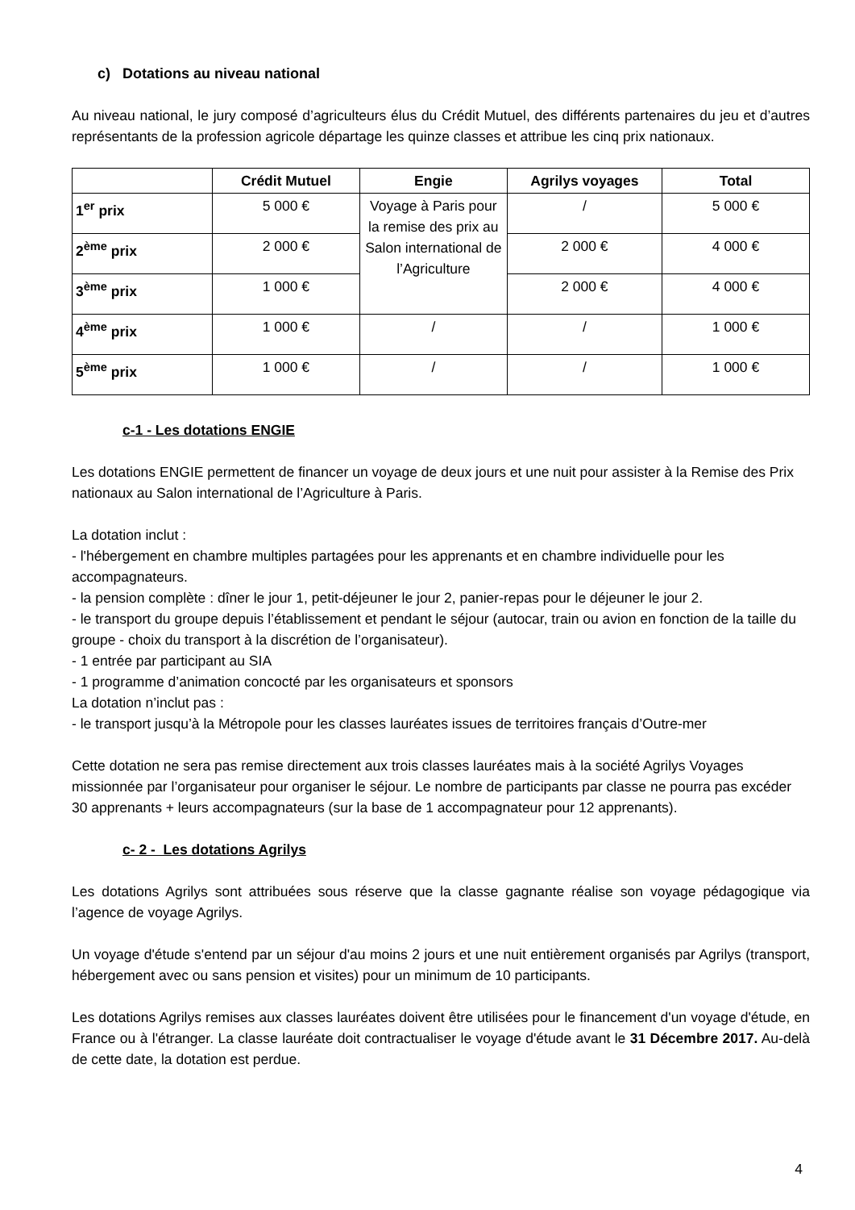c) Dotations au niveau national
Au niveau national, le jury composé d’agriculteurs élus du Crédit Mutuel, des différents partenaires du jeu et d’autres représentants de la profession agricole départage les quinze classes et attribue les cinq prix nationaux.
| | Crédit Mutuel | Engie | Agrilys voyages | Total |
| --- | --- | --- | --- | --- |
| 1<sup>er</sup> prix | 5 000 € | Voyage à Paris pour la remise des prix au Salon international de l’Agriculture | / | 5 000 € |
| 2<sup>ème</sup> prix | 2 000 € | | 2 000 € | 4 000 € |
| 3<sup>ème</sup> prix | 1 000 € | | 2 000 € | 4 000 € |
| 4<sup>ème</sup> prix | 1 000 € | / | / | 1 000 € |
| 5<sup>ème</sup> prix | 1 000 € | / | / | 1 000 € |
c-1 - Les dotations ENGIE
Les dotations ENGIE permettent de financer un voyage de deux jours et une nuit pour assister à la Remise des Prix nationaux au Salon international de l’Agriculture à Paris.
La dotation inclut :
- l'hébergement en chambre multiples partagées pour les apprenants et en chambre individuelle pour les accompagnateurs.
- la pension complète : dîner le jour 1, petit-déjeuner le jour 2, panier-repas pour le déjeuner le jour 2.
- le transport du groupe depuis l’établissement et pendant le séjour (autocar, train ou avion en fonction de la taille du groupe - choix du transport à la discrétion de l’organisateur).
- 1 entrée par participant au SIA
- 1 programme d’animation concocté par les organisateurs et sponsors
La dotation n’inclut pas :
- le transport jusqu’à la Métropole pour les classes lauréates issues de territoires français d’Outre-mer
Cette dotation ne sera pas remise directement aux trois classes lauréates mais à la société Agrilys Voyages missionnée par l’organisateur pour organiser le séjour. Le nombre de participants par classe ne pourra pas excéder 30 apprenants + leurs accompagnateurs (sur la base de 1 accompagnateur pour 12 apprenants).
c- 2 - Les dotations Agrilys
Les dotations Agrilys sont attribuées sous réserve que la classe gagnante réalise son voyage pédagogique via l’agence de voyage Agrilys.
Un voyage d'étude s'entend par un séjour d'au moins 2 jours et une nuit entièrement organisés par Agrilys (transport, hébergement avec ou sans pension et visites) pour un minimum de 10 participants.
Les dotations Agrilys remises aux classes lauréates doivent être utilisées pour le financement d'un voyage d'étude, en France ou à l'étranger. La classe lauréate doit contractualiser le voyage d'étude avant le 31 Décembre 2017. Au-delà de cette date, la dotation est perdue.
4